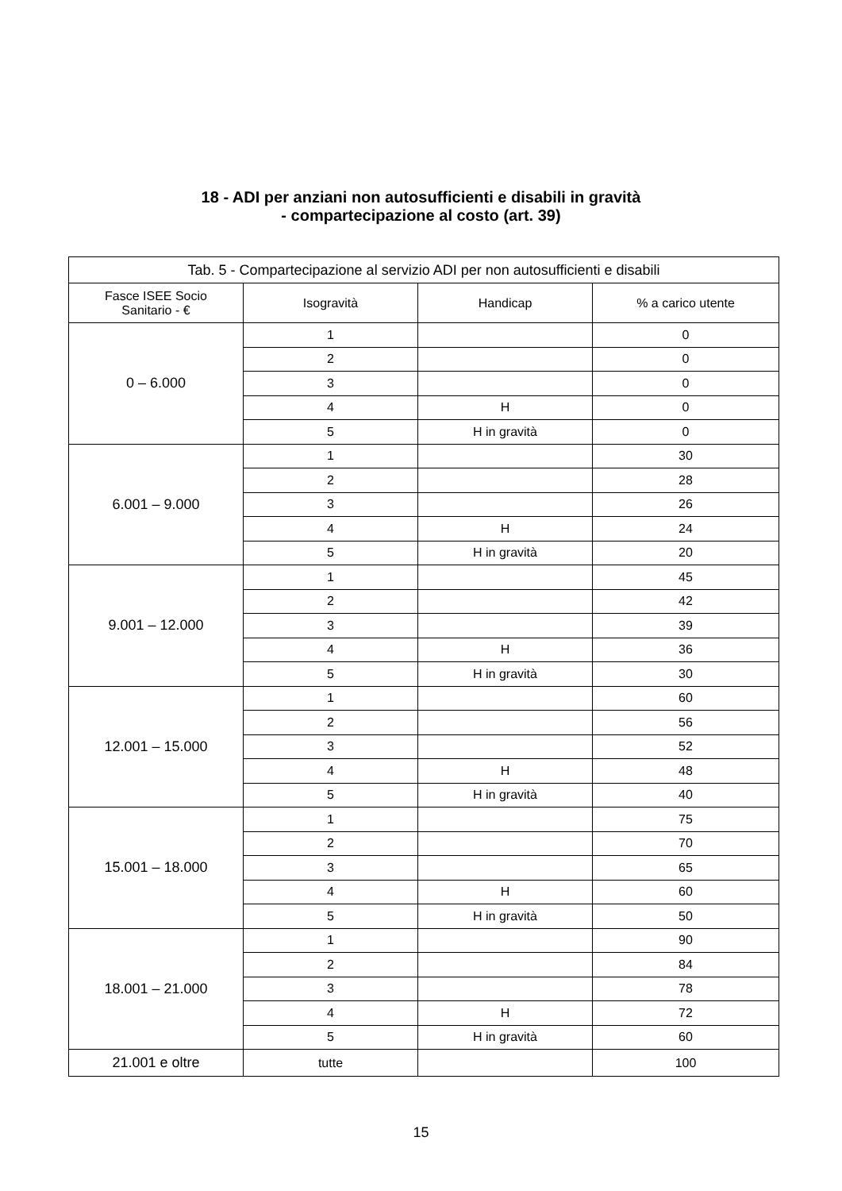18 - ADI per anziani non autosufficienti e disabili in gravità
- compartecipazione al costo (art. 39)
| Tab. 5 - Compartecipazione al servizio ADI per non autosufficienti e disabili | | | |
| --- | --- | --- | --- |
| Fasce ISEE Socio Sanitario - € | Isogravità | Handicap | % a carico utente |
| 0 – 6.000 | 1 | | 0 |
| | 2 | | 0 |
| | 3 | | 0 |
| | 4 | H | 0 |
| | 5 | H in gravità | 0 |
| 6.001 – 9.000 | 1 | | 30 |
| | 2 | | 28 |
| | 3 | | 26 |
| | 4 | H | 24 |
| | 5 | H in gravità | 20 |
| 9.001 – 12.000 | 1 | | 45 |
| | 2 | | 42 |
| | 3 | | 39 |
| | 4 | H | 36 |
| | 5 | H in gravità | 30 |
| 12.001 – 15.000 | 1 | | 60 |
| | 2 | | 56 |
| | 3 | | 52 |
| | 4 | H | 48 |
| | 5 | H in gravità | 40 |
| 15.001 – 18.000 | 1 | | 75 |
| | 2 | | 70 |
| | 3 | | 65 |
| | 4 | H | 60 |
| | 5 | H in gravità | 50 |
| 18.001 – 21.000 | 1 | | 90 |
| | 2 | | 84 |
| | 3 | | 78 |
| | 4 | H | 72 |
| | 5 | H in gravità | 60 |
| 21.001 e oltre | tutte | | 100 |
15